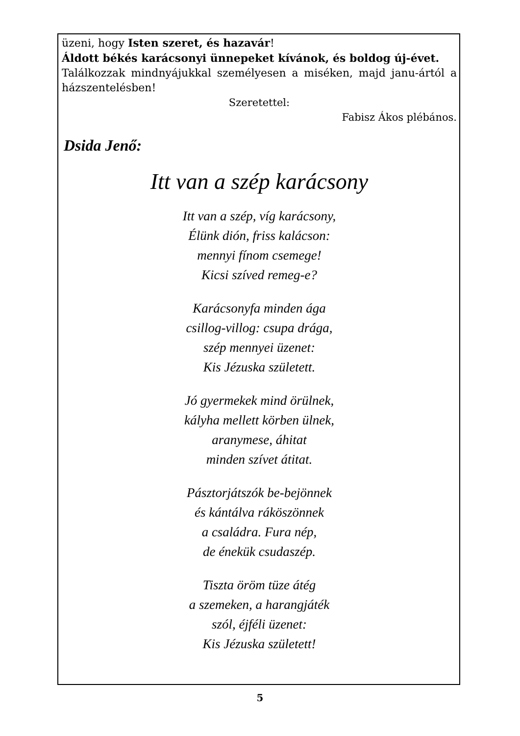üzeni, hogy Isten szeret, és hazavár!
Áldott békés karácsonyi ünnepeket kívánok, és boldog új-évet.
Találkozzak mindnyájukkal személyesen a miséken, majd janu-ártól a házszentelésben!
Szeretettel:
Fabisz Ákos plébános.
Dsida Jenő:
Itt van a szép karácsony
Itt van a szép, víg karácsony,
Élünk dión, friss kalácson:
mennyi fínom csemege!
Kicsi szíved remeg-e?
Karácsonyfa minden ága
csillog-villog: csupa drága,
szép mennyei üzenet:
Kis Jézuska született.
Jó gyermekek mind örülnek,
kályha mellett körben ülnek,
aranymese, áhitat
minden szívet átitat.
Pásztorjátszók be-bejönnek
és kántálva ráköszönnek
a családra. Fura nép,
de énekük csudaszép.
Tiszta öröm tüze átég
a szemeken, a harangjáték
szól, éjféli üzenet:
Kis Jézuska született!
5